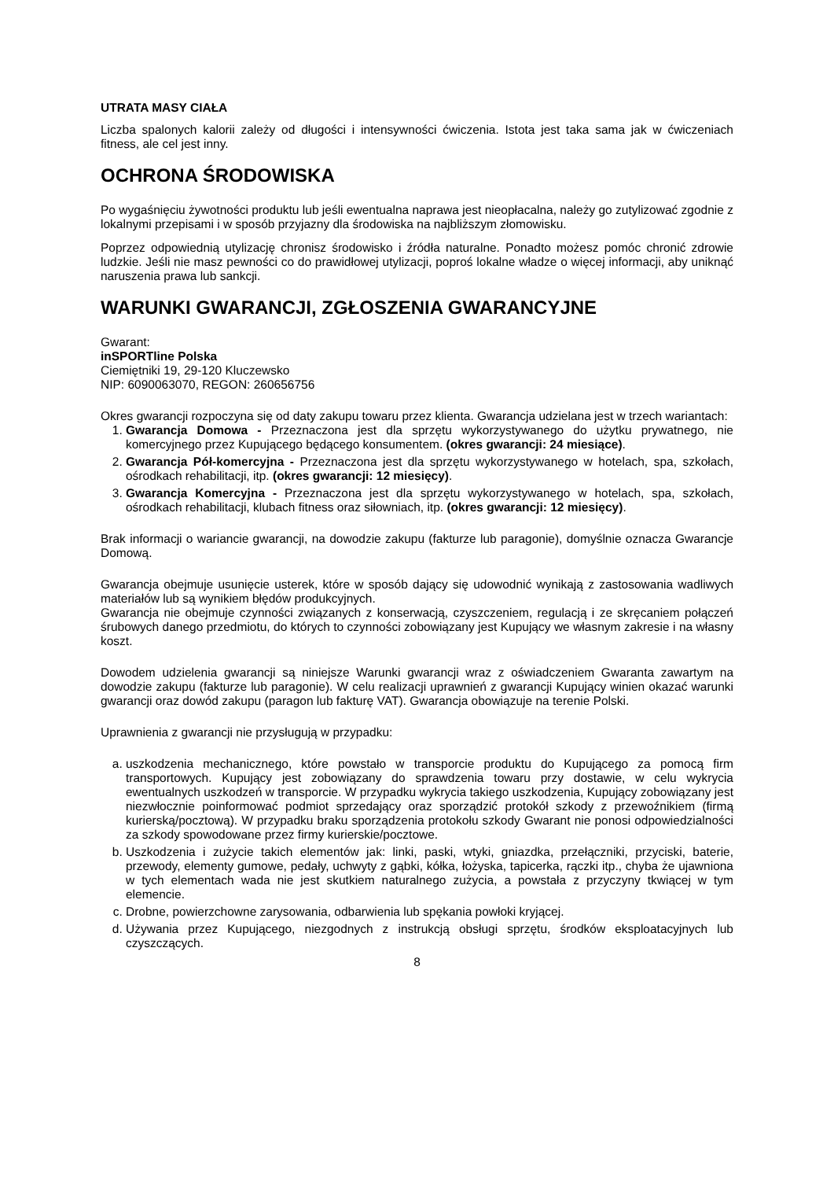UTRATA MASY CIAŁA
Liczba spalonych kalorii zależy od długości i intensywności ćwiczenia. Istota jest taka sama jak w ćwiczeniach fitness, ale cel jest inny.
OCHRONA ŚRODOWISKA
Po wygaśnięciu żywotności produktu lub jeśli ewentualna naprawa jest nieopłacalna, należy go zutylizować zgodnie z lokalnymi przepisami i w sposób przyjazny dla środowiska na najbliższym złomowisku.
Poprzez odpowiednią utylizację chronisz środowisko i źródła naturalne. Ponadto możesz pomóc chronić zdrowie ludzkie. Jeśli nie masz pewności co do prawidłowej utylizacji, poproś lokalne władze o więcej informacji, aby uniknąć naruszenia prawa lub sankcji.
WARUNKI GWARANCJI, ZGŁOSZENIA GWARANCYJNE
Gwarant:
inSPORTline Polska
Ciemiętniki 19, 29-120 Kluczewsko
NIP: 6090063070, REGON: 260656756
Okres gwarancji rozpoczyna się od daty zakupu towaru przez klienta. Gwarancja udzielana jest w trzech wariantach:
1. Gwarancja Domowa - Przeznaczona jest dla sprzętu wykorzystywanego do użytku prywatnego, nie komercyjnego przez Kupującego będącego konsumentem. (okres gwarancji: 24 miesiące).
2. Gwarancja Pół-komercyjna - Przeznaczona jest dla sprzętu wykorzystywanego w hotelach, spa, szkołach, ośrodkach rehabilitacji, itp. (okres gwarancji: 12 miesięcy).
3. Gwarancja Komercyjna - Przeznaczona jest dla sprzętu wykorzystywanego w hotelach, spa, szkołach, ośrodkach rehabilitacji, klubach fitness oraz siłowniach, itp. (okres gwarancji: 12 miesięcy).
Brak informacji o wariancie gwarancji, na dowodzie zakupu (fakturze lub paragonie), domyślnie oznacza Gwarancje Domową.
Gwarancja obejmuje usunięcie usterek, które w sposób dający się udowodnić wynikają z zastosowania wadliwych materiałów lub są wynikiem błędów produkcyjnych.
Gwarancja nie obejmuje czynności związanych z konserwacją, czyszczeniem, regulacją i ze skręcaniem połączeń śrubowych danego przedmiotu, do których to czynności zobowiązany jest Kupujący we własnym zakresie i na własny koszt.
Dowodem udzielenia gwarancji są niniejsze Warunki gwarancji wraz z oświadczeniem Gwaranta zawartym na dowodzie zakupu (fakturze lub paragonie). W celu realizacji uprawnień z gwarancji Kupujący winien okazać warunki gwarancji oraz dowód zakupu (paragon lub fakturę VAT). Gwarancja obowiązuje na terenie Polski.
Uprawnienia z gwarancji nie przysługują w przypadku:
a. uszkodzenia mechanicznego, które powstało w transporcie produktu do Kupującego za pomocą firm transportowych. Kupujący jest zobowiązany do sprawdzenia towaru przy dostawie, w celu wykrycia ewentualnych uszkodzeń w transporcie. W przypadku wykrycia takiego uszkodzenia, Kupujący zobowiązany jest niezwłocznie poinformować podmiot sprzedający oraz sporządzić protokół szkody z przewoźnikiem (firmą kurierską/pocztową). W przypadku braku sporządzenia protokołu szkody Gwarant nie ponosi odpowiedzialności za szkody spowodowane przez firmy kurierskie/pocztowe.
b. Uszkodzenia i zużycie takich elementów jak: linki, paski, wtyki, gniazdka, przełączniki, przyciski, baterie, przewody, elementy gumowe, pedały, uchwyty z gąbki, kółka, łożyska, tapicerka, rączki itp., chyba że ujawniona w tych elementach wada nie jest skutkiem naturalnego zużycia, a powstała z przyczyny tkwiącej w tym elemencie.
c. Drobne, powierzchowne zarysowania, odbarwienia lub spękania powłoki kryjącej.
d. Używania przez Kupującego, niezgodnych z instrukcją obsługi sprzętu, środków eksploatacyjnych lub czyszczących.
8